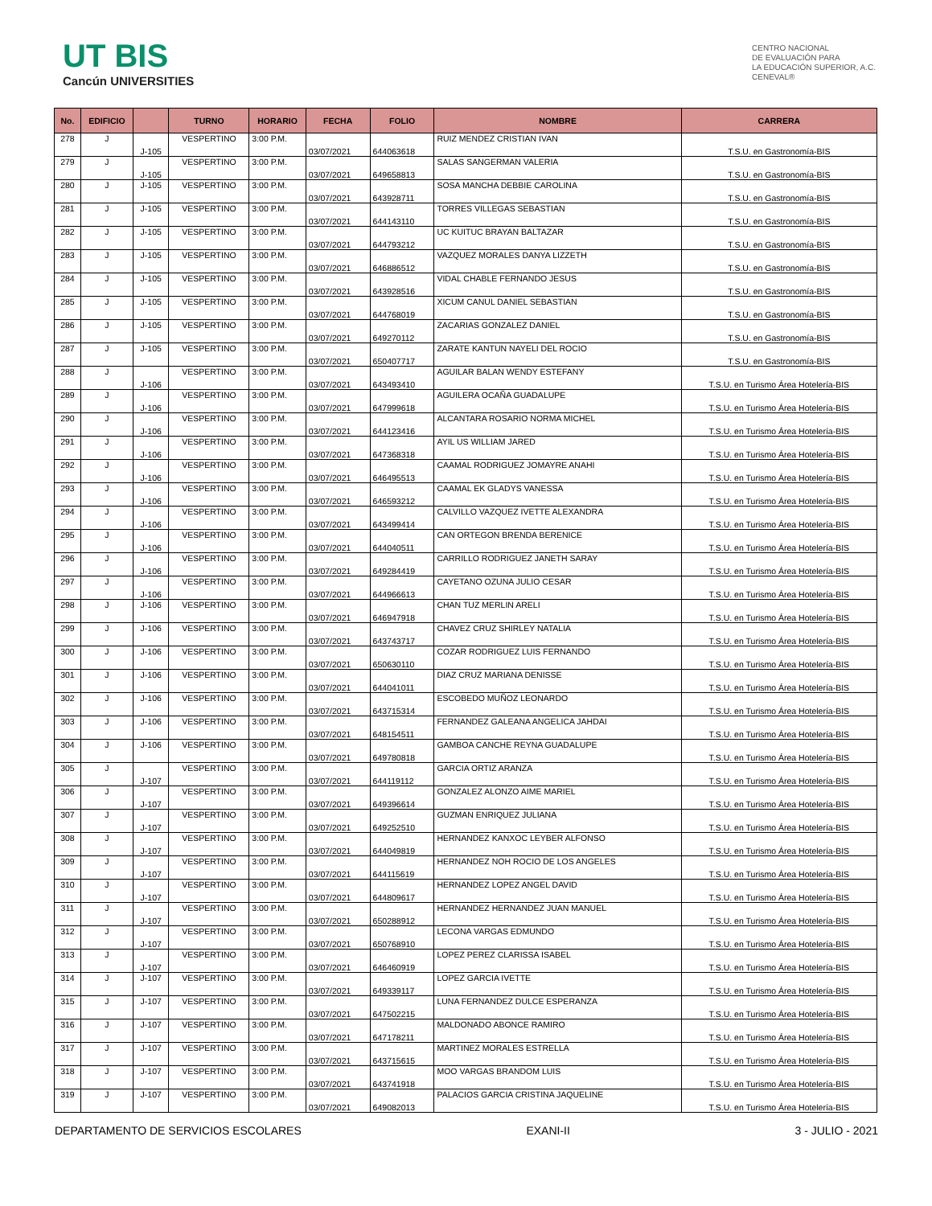UT BIS
Cancún UNIVERSITIES
CENTRO NACIONAL
DE EVALUACIÓN PARA
LA EDUCACIÓN SUPERIOR, A.C.
CENEVAL®
| No. | EDIFICIO | | TURNO | HORARIO | FECHA | FOLIO | NOMBRE | CARRERA |
| --- | --- | --- | --- | --- | --- | --- | --- | --- |
| 278 | J | J-105 | VESPERTINO | 3:00 P.M. | 03/07/2021 | 644063618 | RUIZ MENDEZ CRISTIAN IVAN | T.S.U. en Gastronomía-BIS |
| 279 | J | J-105 | VESPERTINO | 3:00 P.M. | 03/07/2021 | 649658813 | SALAS SANGERMAN VALERIA | T.S.U. en Gastronomía-BIS |
| 280 | J | J-105 | VESPERTINO | 3:00 P.M. | 03/07/2021 | 643928711 | SOSA MANCHA DEBBIE CAROLINA | T.S.U. en Gastronomía-BIS |
| 281 | J | J-105 | VESPERTINO | 3:00 P.M. | 03/07/2021 | 644143110 | TORRES VILLEGAS SEBASTIAN | T.S.U. en Gastronomía-BIS |
| 282 | J | J-105 | VESPERTINO | 3:00 P.M. | 03/07/2021 | 644793212 | UC KUITUC BRAYAN BALTAZAR | T.S.U. en Gastronomía-BIS |
| 283 | J | J-105 | VESPERTINO | 3:00 P.M. | 03/07/2021 | 646886512 | VAZQUEZ MORALES DANYA LIZZETH | T.S.U. en Gastronomía-BIS |
| 284 | J | J-105 | VESPERTINO | 3:00 P.M. | 03/07/2021 | 643928516 | VIDAL CHABLE FERNANDO JESUS | T.S.U. en Gastronomía-BIS |
| 285 | J | J-105 | VESPERTINO | 3:00 P.M. | 03/07/2021 | 644768019 | XICUM CANUL DANIEL SEBASTIAN | T.S.U. en Gastronomía-BIS |
| 286 | J | J-105 | VESPERTINO | 3:00 P.M. | 03/07/2021 | 649270112 | ZACARIAS GONZALEZ DANIEL | T.S.U. en Gastronomía-BIS |
| 287 | J | J-105 | VESPERTINO | 3:00 P.M. | 03/07/2021 | 650407717 | ZARATE KANTUN NAYELI DEL ROCIO | T.S.U. en Gastronomía-BIS |
| 288 | J | J-106 | VESPERTINO | 3:00 P.M. | 03/07/2021 | 643493410 | AGUILAR BALAN WENDY ESTEFANY | T.S.U. en Turismo Área Hotelería-BIS |
| 289 | J | J-106 | VESPERTINO | 3:00 P.M. | 03/07/2021 | 647999618 | AGUILERA OCAÑA GUADALUPE | T.S.U. en Turismo Área Hotelería-BIS |
| 290 | J | J-106 | VESPERTINO | 3:00 P.M. | 03/07/2021 | 644123416 | ALCANTARA ROSARIO NORMA MICHEL | T.S.U. en Turismo Área Hotelería-BIS |
| 291 | J | J-106 | VESPERTINO | 3:00 P.M. | 03/07/2021 | 647368318 | AYIL US WILLIAM JARED | T.S.U. en Turismo Área Hotelería-BIS |
| 292 | J | J-106 | VESPERTINO | 3:00 P.M. | 03/07/2021 | 646495513 | CAAMAL RODRIGUEZ JOMAYRE ANAHI | T.S.U. en Turismo Área Hotelería-BIS |
| 293 | J | J-106 | VESPERTINO | 3:00 P.M. | 03/07/2021 | 646593212 | CAAMAL EK GLADYS VANESSA | T.S.U. en Turismo Área Hotelería-BIS |
| 294 | J | J-106 | VESPERTINO | 3:00 P.M. | 03/07/2021 | 643499414 | CALVILLO VAZQUEZ IVETTE ALEXANDRA | T.S.U. en Turismo Área Hotelería-BIS |
| 295 | J | J-106 | VESPERTINO | 3:00 P.M. | 03/07/2021 | 644040511 | CAN ORTEGON BRENDA BERENICE | T.S.U. en Turismo Área Hotelería-BIS |
| 296 | J | J-106 | VESPERTINO | 3:00 P.M. | 03/07/2021 | 649284419 | CARRILLO RODRIGUEZ JANETH SARAY | T.S.U. en Turismo Área Hotelería-BIS |
| 297 | J | J-106 | VESPERTINO | 3:00 P.M. | 03/07/2021 | 644966613 | CAYETANO OZUNA JULIO CESAR | T.S.U. en Turismo Área Hotelería-BIS |
| 298 | J | J-106 | VESPERTINO | 3:00 P.M. | 03/07/2021 | 646947918 | CHAN TUZ MERLIN ARELI | T.S.U. en Turismo Área Hotelería-BIS |
| 299 | J | J-106 | VESPERTINO | 3:00 P.M. | 03/07/2021 | 643743717 | CHAVEZ CRUZ SHIRLEY NATALIA | T.S.U. en Turismo Área Hotelería-BIS |
| 300 | J | J-106 | VESPERTINO | 3:00 P.M. | 03/07/2021 | 650630110 | COZAR RODRIGUEZ LUIS FERNANDO | T.S.U. en Turismo Área Hotelería-BIS |
| 301 | J | J-106 | VESPERTINO | 3:00 P.M. | 03/07/2021 | 644041011 | DIAZ CRUZ MARIANA DENISSE | T.S.U. en Turismo Área Hotelería-BIS |
| 302 | J | J-106 | VESPERTINO | 3:00 P.M. | 03/07/2021 | 643715314 | ESCOBEDO MUÑOZ LEONARDO | T.S.U. en Turismo Área Hotelería-BIS |
| 303 | J | J-106 | VESPERTINO | 3:00 P.M. | 03/07/2021 | 648154511 | FERNANDEZ GALEANA ANGELICA JAHDAI | T.S.U. en Turismo Área Hotelería-BIS |
| 304 | J | J-106 | VESPERTINO | 3:00 P.M. | 03/07/2021 | 649780818 | GAMBOA CANCHE REYNA GUADALUPE | T.S.U. en Turismo Área Hotelería-BIS |
| 305 | J | J-107 | VESPERTINO | 3:00 P.M. | 03/07/2021 | 644119112 | GARCIA ORTIZ ARANZA | T.S.U. en Turismo Área Hotelería-BIS |
| 306 | J | J-107 | VESPERTINO | 3:00 P.M. | 03/07/2021 | 649396614 | GONZALEZ ALONZO AIME MARIEL | T.S.U. en Turismo Área Hotelería-BIS |
| 307 | J | J-107 | VESPERTINO | 3:00 P.M. | 03/07/2021 | 649252510 | GUZMAN ENRIQUEZ JULIANA | T.S.U. en Turismo Área Hotelería-BIS |
| 308 | J | J-107 | VESPERTINO | 3:00 P.M. | 03/07/2021 | 644049819 | HERNANDEZ KANXOC LEYBER ALFONSO | T.S.U. en Turismo Área Hotelería-BIS |
| 309 | J | J-107 | VESPERTINO | 3:00 P.M. | 03/07/2021 | 644115619 | HERNANDEZ NOH ROCIO DE LOS ANGELES | T.S.U. en Turismo Área Hotelería-BIS |
| 310 | J | J-107 | VESPERTINO | 3:00 P.M. | 03/07/2021 | 644809617 | HERNANDEZ LOPEZ ANGEL DAVID | T.S.U. en Turismo Área Hotelería-BIS |
| 311 | J | J-107 | VESPERTINO | 3:00 P.M. | 03/07/2021 | 650288912 | HERNANDEZ HERNANDEZ JUAN MANUEL | T.S.U. en Turismo Área Hotelería-BIS |
| 312 | J | J-107 | VESPERTINO | 3:00 P.M. | 03/07/2021 | 650768910 | LECONA VARGAS EDMUNDO | T.S.U. en Turismo Área Hotelería-BIS |
| 313 | J | J-107 | VESPERTINO | 3:00 P.M. | 03/07/2021 | 646460919 | LOPEZ PEREZ CLARISSA ISABEL | T.S.U. en Turismo Área Hotelería-BIS |
| 314 | J | J-107 | VESPERTINO | 3:00 P.M. | 03/07/2021 | 649339117 | LOPEZ GARCIA IVETTE | T.S.U. en Turismo Área Hotelería-BIS |
| 315 | J | J-107 | VESPERTINO | 3:00 P.M. | 03/07/2021 | 647502215 | LUNA FERNANDEZ DULCE ESPERANZA | T.S.U. en Turismo Área Hotelería-BIS |
| 316 | J | J-107 | VESPERTINO | 3:00 P.M. | 03/07/2021 | 647178211 | MALDONADO ABONCE RAMIRO | T.S.U. en Turismo Área Hotelería-BIS |
| 317 | J | J-107 | VESPERTINO | 3:00 P.M. | 03/07/2021 | 643715615 | MARTINEZ MORALES ESTRELLA | T.S.U. en Turismo Área Hotelería-BIS |
| 318 | J | J-107 | VESPERTINO | 3:00 P.M. | 03/07/2021 | 643741918 | MOO VARGAS BRANDOM LUIS | T.S.U. en Turismo Área Hotelería-BIS |
| 319 | J | J-107 | VESPERTINO | 3:00 P.M. | 03/07/2021 | 649082013 | PALACIOS GARCIA CRISTINA JAQUELINE | T.S.U. en Turismo Área Hotelería-BIS |
DEPARTAMENTO DE SERVICIOS ESCOLARES EXANI-II 3 - JULIO - 2021